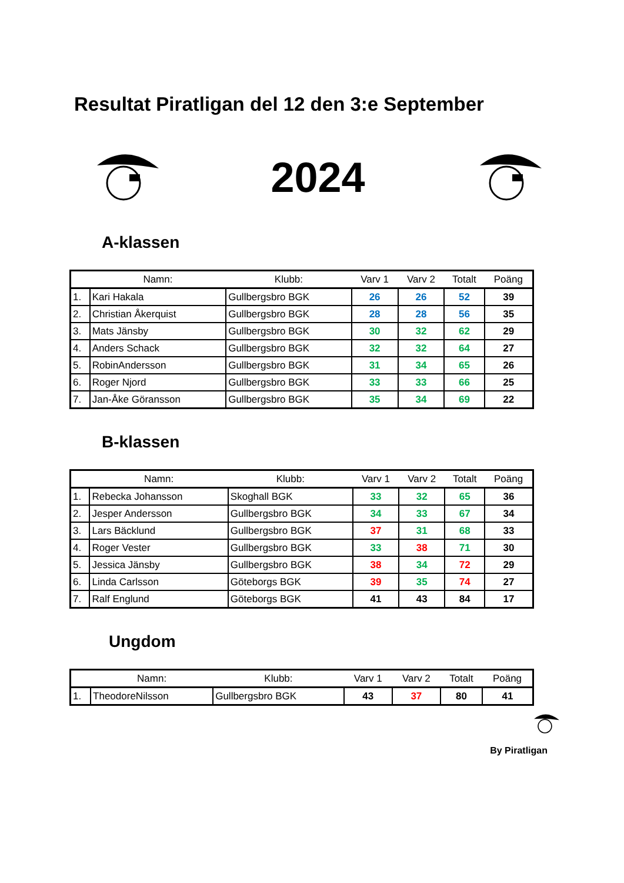Resultat Piratligan del 12 den 3:e September
2024
A-klassen
| | Namn: | Klubb: | Varv 1 | Varv 2 | Totalt | Poäng |
| --- | --- | --- | --- | --- | --- | --- |
| 1. | Kari Hakala | Gullbergsbro BGK | 26 | 26 | 52 | 39 |
| 2. | Christian Åkerquist | Gullbergsbro BGK | 28 | 28 | 56 | 35 |
| 3. | Mats Jänsby | Gullbergsbro BGK | 30 | 32 | 62 | 29 |
| 4. | Anders Schack | Gullbergsbro BGK | 32 | 32 | 64 | 27 |
| 5. | RobinAndersson | Gullbergsbro BGK | 31 | 34 | 65 | 26 |
| 6. | Roger Njord | Gullbergsbro BGK | 33 | 33 | 66 | 25 |
| 7. | Jan-Åke Göransson | Gullbergsbro BGK | 35 | 34 | 69 | 22 |
B-klassen
| | Namn: | Klubb: | Varv 1 | Varv 2 | Totalt | Poäng |
| --- | --- | --- | --- | --- | --- | --- |
| 1. | Rebecka Johansson | Skoghall BGK | 33 | 32 | 65 | 36 |
| 2. | Jesper Andersson | Gullbergsbro BGK | 34 | 33 | 67 | 34 |
| 3. | Lars Bäcklund | Gullbergsbro BGK | 37 | 31 | 68 | 33 |
| 4. | Roger Vester | Gullbergsbro BGK | 33 | 38 | 71 | 30 |
| 5. | Jessica Jänsby | Gullbergsbro BGK | 38 | 34 | 72 | 29 |
| 6. | Linda Carlsson | Göteborgs BGK | 39 | 35 | 74 | 27 |
| 7. | Ralf Englund | Göteborgs BGK | 41 | 43 | 84 | 17 |
Ungdom
| | Namn: | Klubb: | Varv 1 | Varv 2 | Totalt | Poäng |
| --- | --- | --- | --- | --- | --- | --- |
| 1. | TheodoreNilsson | Gullbergsbro BGK | 43 | 37 | 80 | 41 |
By Piratligan